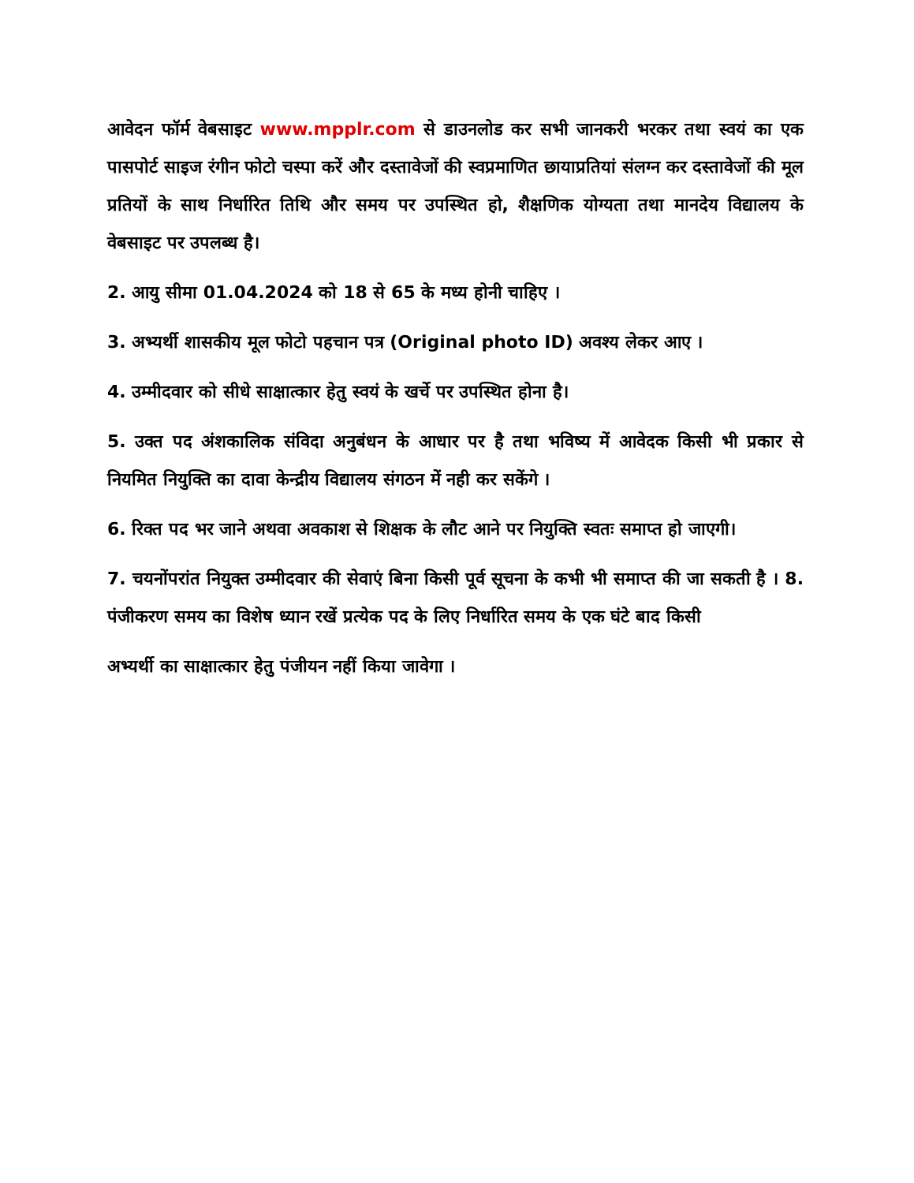आवेदन फॉर्म वेबसाइट www.mpplr.com से डाउनलोड कर सभी जानकरी भरकर तथा स्वयं का एक पासपोर्ट साइज रंगीन फोटो चस्पा करें और दस्तावेजों की स्वप्रमाणित छायाप्रतियां संलग्न कर दस्तावेजों की मूल प्रतियों के साथ निर्धारित तिथि और समय पर उपस्थित हो, शैक्षणिक योग्यता तथा मानदेय विद्यालय के वेबसाइट पर उपलब्ध है।
2. आयु सीमा 01.04.2024 को 18 से 65 के मध्य होनी चाहिए ।
3. अभ्यर्थी शासकीय मूल फोटो पहचान पत्र (Original photo ID) अवश्य लेकर आए ।
4. उम्मीदवार को सीधे साक्षात्कार हेतु स्वयं के खर्चे पर उपस्थित होना है।
5. उक्त पद अंशकालिक संविदा अनुबंधन के आधार पर है तथा भविष्य में आवेदक किसी भी प्रकार से नियमित नियुक्ति का दावा केन्द्रीय विद्यालय संगठन में नही कर सकेंगे ।
6. रिक्त पद भर जाने अथवा अवकाश से शिक्षक के लौट आने पर नियुक्ति स्वतः समाप्त हो जाएगी।
7. चयनोंपरांत नियुक्त उम्मीदवार की सेवाएं बिना किसी पूर्व सूचना के कभी भी समाप्त की जा सकती है । 8. पंजीकरण समय का विशेष ध्यान रखें प्रत्येक पद के लिए निर्धारित समय के एक घंटे बाद किसी
अभ्यर्थी का साक्षात्कार हेतु पंजीयन नहीं किया जावेगा ।